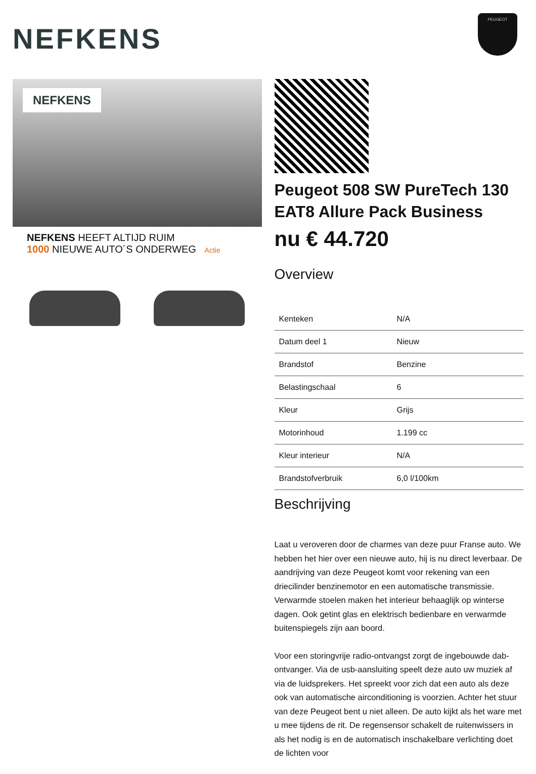NEFKENS
PEUGEOT
NEFKENS
NEFKENS HEEFT ALTIJD RUIM
1000 NIEUWE AUTO´S ONDERWEG Actie
Peugeot 508 SW PureTech 130 EAT8 Allure Pack Business
nu € 44.720
Overview
| Kenteken | N/A |
| Datum deel 1 | Nieuw |
| Brandstof | Benzine |
| Belastingschaal | 6 |
| Kleur | Grijs |
| Motorinhoud | 1.199 cc |
| Kleur interieur | N/A |
| Brandstofverbruik | 6,0 l/100km |
Beschrijving
Laat u veroveren door de charmes van deze puur Franse auto. We hebben het hier over een nieuwe auto, hij is nu direct leverbaar. De aandrijving van deze Peugeot komt voor rekening van een driecilinder benzinemotor en een automatische transmissie. Verwarmde stoelen maken het interieur behaaglijk op winterse dagen. Ook getint glas en elektrisch bedienbare en verwarmde buitenspiegels zijn aan boord.
Voor een storingvrije radio-ontvangst zorgt de ingebouwde dab-ontvanger. Via de usb-aansluiting speelt deze auto uw muziek af via de luidsprekers. Het spreekt voor zich dat een auto als deze ook van automatische airconditioning is voorzien. Achter het stuur van deze Peugeot bent u niet alleen. De auto kijkt als het ware met u mee tijdens de rit. De regensensor schakelt de ruitenwissers in als het nodig is en de automatisch inschakelbare verlichting doet de lichten voor